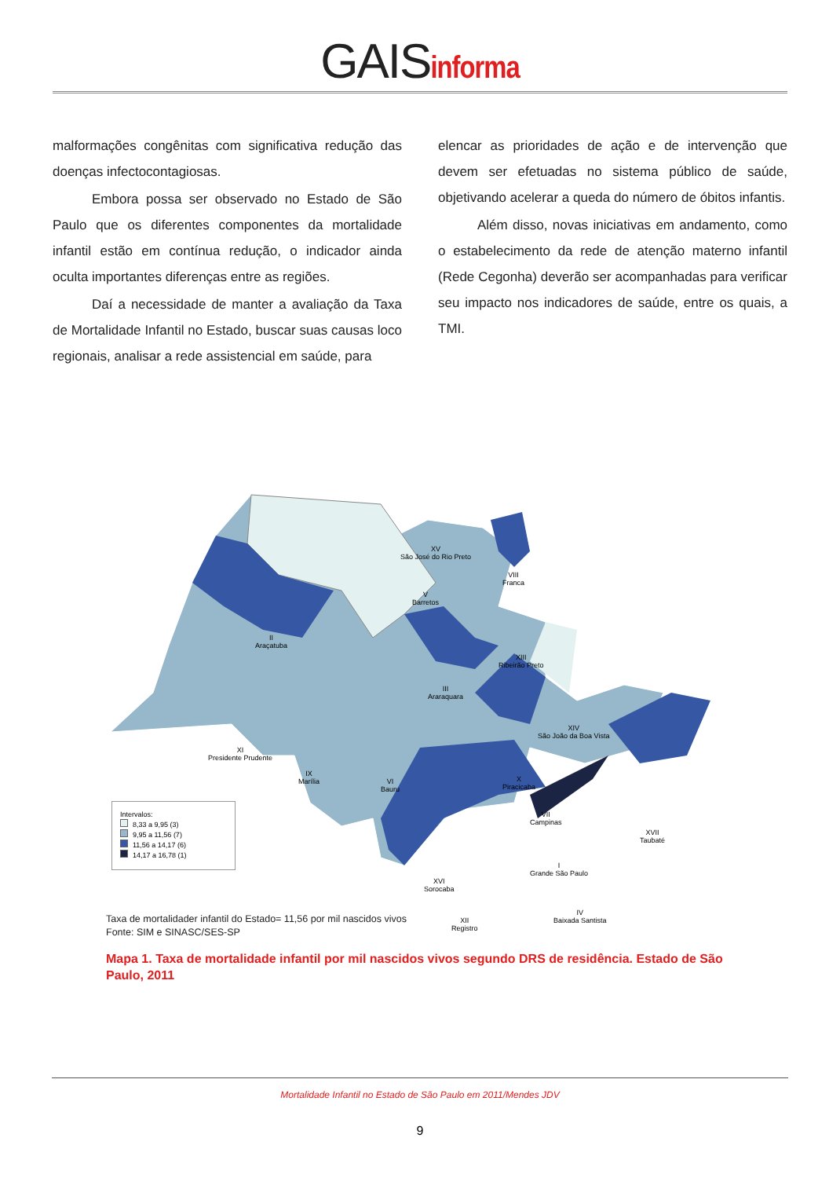GAISinforma
malformações congênitas com significativa redução das doenças infectocontagiosas.
Embora possa ser observado no Estado de São Paulo que os diferentes componentes da mortalidade infantil estão em contínua redução, o indicador ainda oculta importantes diferenças entre as regiões.
Daí a necessidade de manter a avaliação da Taxa de Mortalidade Infantil no Estado, buscar suas causas loco regionais, analisar a rede assistencial em saúde, para
elencar as prioridades de ação e de intervenção que devem ser efetuadas no sistema público de saúde, objetivando acelerar a queda do número de óbitos infantis.
Além disso, novas iniciativas em andamento, como o estabelecimento da rede de atenção materno infantil (Rede Cegonha) deverão ser acompanhadas para verificar seu impacto nos indicadores de saúde, entre os quais, a TMI.
XV
São José do Rio Preto
VIII
Franca
V
Barretos
II
Araçatuba
XIII
Ribeirão Preto
III
Araraquara
XIV
São João da Boa Vista
XI
Presidente Prudente
IX
Marília
VI
Bauru
X
Piracicaba
VII
Campinas
XVII
Taubaté
I
Grande São Paulo
XVI
Sorocaba
IV
Baixada Santista
XII
Registro
Intervalos:
8,33 a 9,95 (3)
9,95 a 11,56 (7)
11,56 a 14,17 (6)
14,17 a 16,78 (1)
Taxa de mortalidader infantil do Estado= 11,56 por mil nascidos vivos
Fonte: SIM e SINASC/SES-SP
Mapa 1. Taxa de mortalidade infantil por mil nascidos vivos segundo DRS de residência. Estado de São Paulo, 2011
Mortalidade Infantil no Estado de São Paulo em 2011/Mendes JDV
9